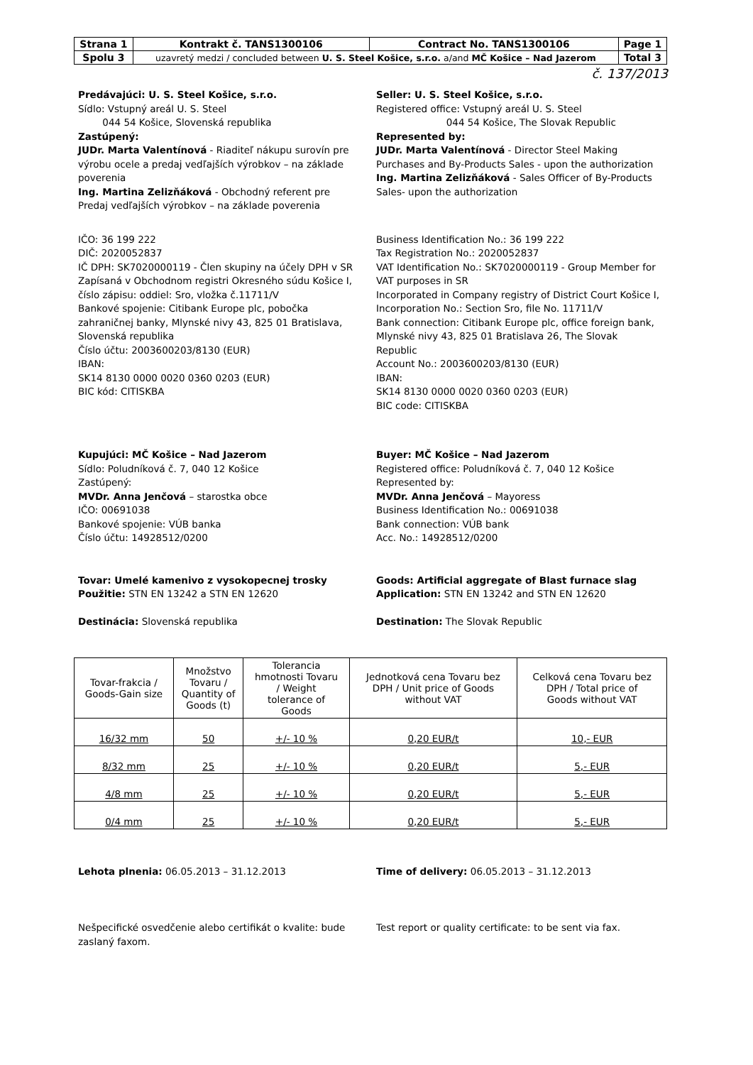| Strana 1 | Kontrakt č. TANS1300106 | Contract No. TANS1300106 | Page 1 |
| Spolu 3 | uzavretý medzi / concluded between U. S. Steel Košice, s.r.o. a/and MČ Košice – Nad Jazerom | | Total 3 |
č. 137/2013
Predávajúci: U. S. Steel Košice, s.r.o.
Sídlo: Vstupný areál U. S. Steel
044 54 Košice, Slovenská republika
Zastúpený:
JUDr. Marta Valentínová - Riaditeľ nákupu surovín pre výrobu ocele a predaj vedľajších výrobkov – na základe poverenia
Ing. Martina Zelizňáková - Obchodný referent pre Predaj vedľajších výrobkov – na základe poverenia
Seller: U. S. Steel Košice, s.r.o.
Registered office: Vstupný areál U. S. Steel
044 54 Košice, The Slovak Republic
Represented by:
JUDr. Marta Valentínová - Director Steel Making Purchases and By-Products Sales - upon the authorization
Ing. Martina Zelizňáková - Sales Officer of By-Products Sales- upon the authorization
IČO: 36 199 222
DIČ: 2020052837
IČ DPH: SK7020000119 - Člen skupiny na účely DPH v SR
Zapísaná v Obchodnom registri Okresného súdu Košice I, číslo zápisu: oddiel: Sro, vložka č.11711/V
Bankové spojenie: Citibank Europe plc, pobočka zahraničnej banky, Mlynské nivy 43, 825 01 Bratislava, Slovenská republika
Číslo účtu: 2003600203/8130 (EUR)
IBAN:
SK14 8130 0000 0020 0360 0203 (EUR)
BIC kód: CITISKBA
Business Identification No.: 36 199 222
Tax Registration No.: 2020052837
VAT Identification No.: SK7020000119 - Group Member for VAT purposes in SR
Incorporated in Company registry of District Court Košice I, Incorporation No.: Section Sro, file No. 11711/V
Bank connection: Citibank Europe plc, office foreign bank, Mlynské nivy 43, 825 01 Bratislava 26, The Slovak Republic
Account No.: 2003600203/8130 (EUR)
IBAN:
SK14 8130 0000 0020 0360 0203 (EUR)
BIC code: CITISKBA
Kupujúci: MČ Košice – Nad Jazerom
Sídlo: Poludníková č. 7, 040 12 Košice
Zastúpený:
MVDr. Anna Jenčová – starostka obce
IČO: 00691038
Bankové spojenie: VÚB banka
Číslo účtu: 14928512/0200
Buyer: MČ Košice – Nad Jazerom
Registered office: Poludníková č. 7, 040 12 Košice
Represented by:
MVDr. Anna Jenčová – Mayoress
Business Identification No.: 00691038
Bank connection: VÚB bank
Acc. No.: 14928512/0200
Tovar: Umelé kamenivo z vysokopecnej trosky
Použitie: STN EN 13242 a STN EN 12620
Destinácia: Slovenská republika
Goods: Artificial aggregate of Blast furnace slag
Application: STN EN 13242 and STN EN 12620
Destination: The Slovak Republic
| Tovar-frakcia / Goods-Gain size | Množstvo Tovaru / Quantity of Goods (t) | Tolerancia hmotnosti Tovaru / Weight tolerance of Goods | Jednotková cena Tovaru bez DPH / Unit price of Goods without VAT | Celková cena Tovaru bez DPH / Total price of Goods without VAT |
| --- | --- | --- | --- | --- |
| 16/32 mm | 50 | +/- 10 % | 0,20 EUR/t | 10,- EUR |
| 8/32 mm | 25 | +/- 10 % | 0,20 EUR/t | 5,- EUR |
| 4/8 mm | 25 | +/- 10 % | 0,20 EUR/t | 5,- EUR |
| 0/4 mm | 25 | +/- 10 % | 0,20 EUR/t | 5,- EUR |
Lehota plnenia: 06.05.2013 – 31.12.2013 Time of delivery: 06.05.2013 – 31.12.2013
Nešpecifické osvedčenie alebo certifikát o kvalite: bude zaslaný faxom.
Test report or quality certificate: to be sent via fax.